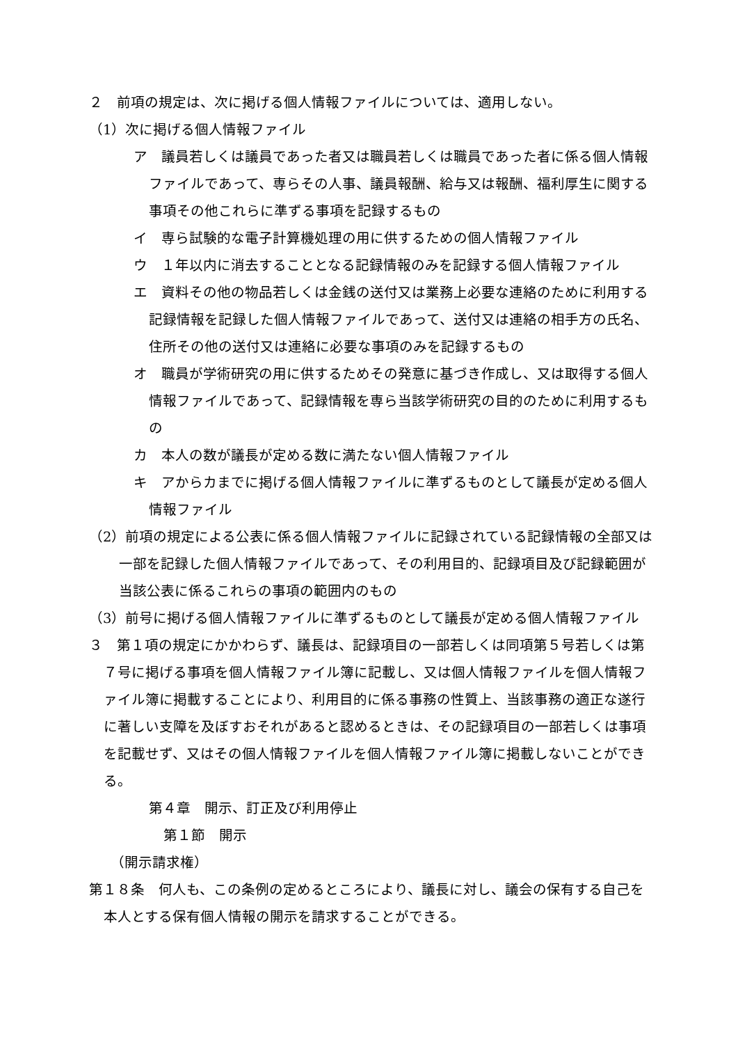２　前項の規定は、次に掲げる個人情報ファイルについては、適用しない。
（1）次に掲げる個人情報ファイル
ア　議員若しくは議員であった者又は職員若しくは職員であった者に係る個人情報ファイルであって、専らその人事、議員報酬、給与又は報酬、福利厚生に関する事項その他これらに準ずる事項を記録するもの
イ　専ら試験的な電子計算機処理の用に供するための個人情報ファイル
ウ　１年以内に消去することとなる記録情報のみを記録する個人情報ファイル
エ　資料その他の物品若しくは金銭の送付又は業務上必要な連絡のために利用する記録情報を記録した個人情報ファイルであって、送付又は連絡の相手方の氏名、住所その他の送付又は連絡に必要な事項のみを記録するもの
オ　職員が学術研究の用に供するためその発意に基づき作成し、又は取得する個人情報ファイルであって、記録情報を専ら当該学術研究の目的のために利用するもの
カ　本人の数が議長が定める数に満たない個人情報ファイル
キ　アからカまでに掲げる個人情報ファイルに準ずるものとして議長が定める個人情報ファイル
（2）前項の規定による公表に係る個人情報ファイルに記録されている記録情報の全部又は一部を記録した個人情報ファイルであって、その利用目的、記録項目及び記録範囲が当該公表に係るこれらの事項の範囲内のもの
（3）前号に掲げる個人情報ファイルに準ずるものとして議長が定める個人情報ファイル
３　第１項の規定にかかわらず、議長は、記録項目の一部若しくは同項第５号若しくは第７号に掲げる事項を個人情報ファイル簿に記載し、又は個人情報ファイルを個人情報ファイル簿に掲載することにより、利用目的に係る事務の性質上、当該事務の適正な遂行に著しい支障を及ぼすおそれがあると認めるときは、その記録項目の一部若しくは事項を記載せず、又はその個人情報ファイルを個人情報ファイル簿に掲載しないことができる。
第４章　開示、訂正及び利用停止
第１節　開示
（開示請求権）
第１８条　何人も、この条例の定めるところにより、議長に対し、議会の保有する自己を本人とする保有個人情報の開示を請求することができる。